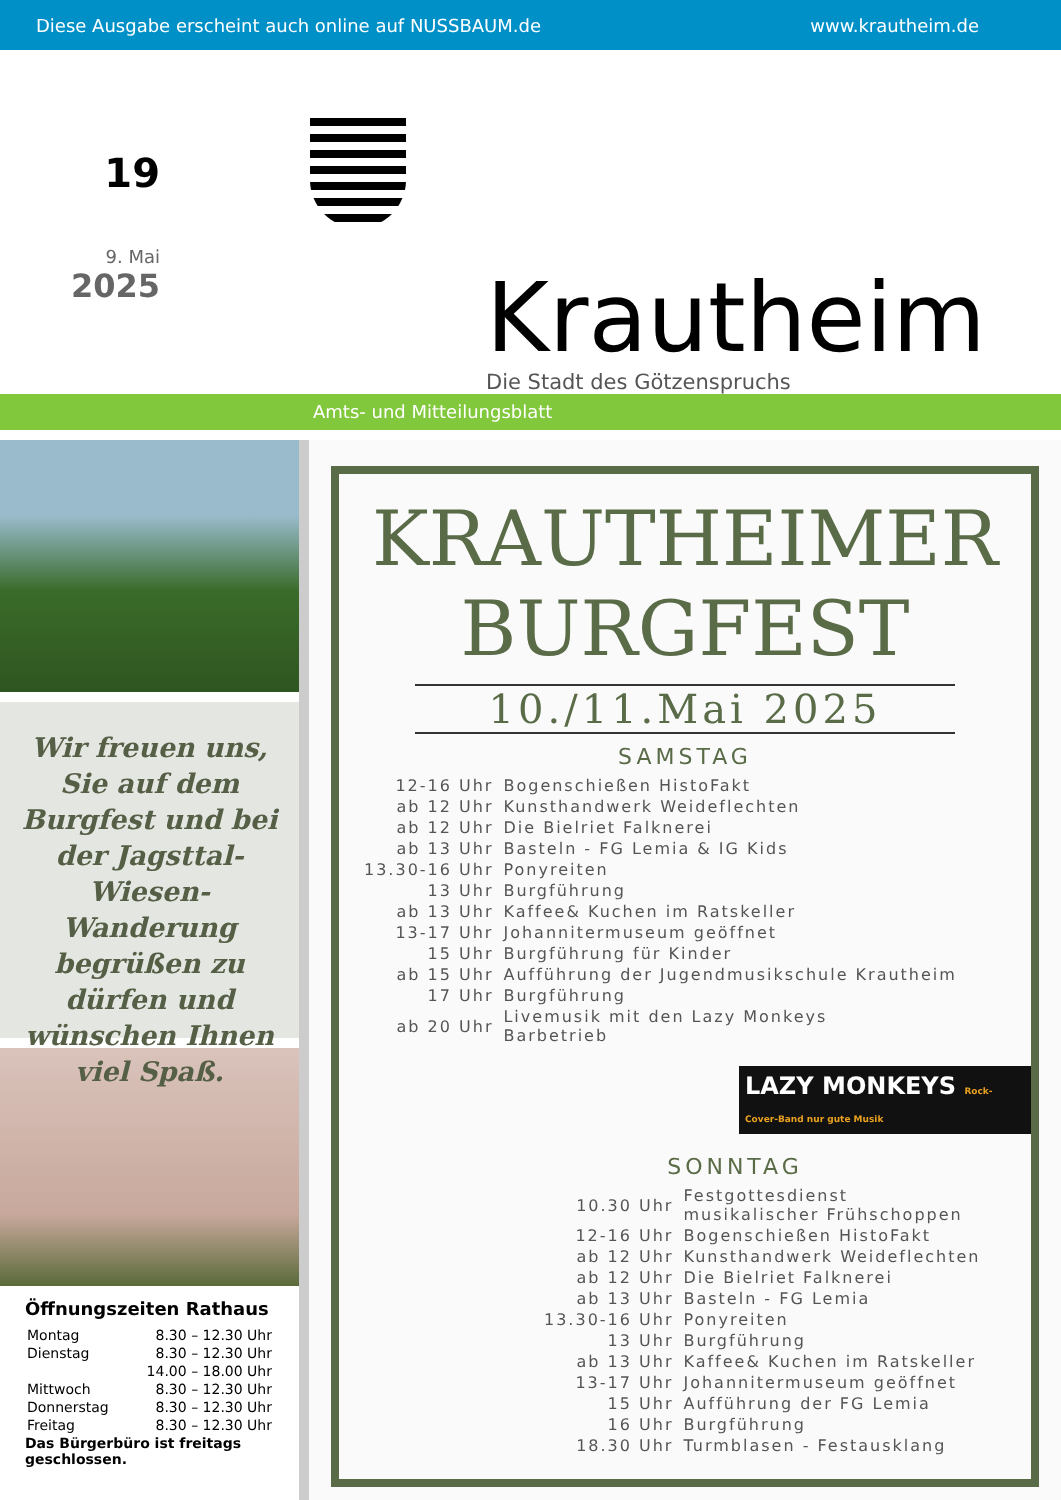Diese Ausgabe erscheint auch online auf NUSSBAUM.de www.krautheim.de
19
9. Mai
2025
Krautheim
Die Stadt des Götzenspruchs
Amts- und Mitteilungsblatt
Wir freuen uns, Sie auf dem Burgfest und bei der Jagsttal-Wiesen-Wanderung begrüßen zu dürfen und wünschen Ihnen viel Spaß.
Öffnungszeiten Rathaus
| Montag | 8.30 – 12.30 Uhr |
| Dienstag | 8.30 – 12.30 Uhr |
| | 14.00 – 18.00 Uhr |
| Mittwoch | 8.30 – 12.30 Uhr |
| Donnerstag | 8.30 – 12.30 Uhr |
| Freitag | 8.30 – 12.30 Uhr |
Das Bürgerbüro ist freitags geschlossen.
KRAUTHEIMER
BURGFEST
10./11.Mai 2025
SAMSTAG
| 12-16 Uhr | Bogenschießen HistoFakt |
| ab 12 Uhr | Kunsthandwerk Weideflechten |
| ab 12 Uhr | Die Bielriet Falknerei |
| ab 13 Uhr | Basteln - FG Lemia & IG Kids |
| 13.30-16 Uhr | Ponyreiten |
| 13 Uhr | Burgführung |
| ab 13 Uhr | Kaffee& Kuchen im Ratskeller |
| 13-17 Uhr | Johannitermuseum geöffnet |
| 15 Uhr | Burgführung für Kinder |
| ab 15 Uhr | Aufführung der Jugendmusikschule Krautheim |
| 17 Uhr | Burgführung |
| ab 20 Uhr | Livemusik mit den Lazy Monkeys Barbetrieb |
LAZY MONKEYS Rock-Cover-Band nur gute Musik
SONNTAG
| 10.30 Uhr | Festgottesdienst musikalischer Frühschoppen |
| 12-16 Uhr | Bogenschießen HistoFakt |
| ab 12 Uhr | Kunsthandwerk Weideflechten |
| ab 12 Uhr | Die Bielriet Falknerei |
| ab 13 Uhr | Basteln - FG Lemia |
| 13.30-16 Uhr | Ponyreiten |
| 13 Uhr | Burgführung |
| ab 13 Uhr | Kaffee& Kuchen im Ratskeller |
| 13-17 Uhr | Johannitermuseum geöffnet |
| 15 Uhr | Aufführung der FG Lemia |
| 16 Uhr | Burgführung |
| 18.30 Uhr | Turmblasen - Festausklang |